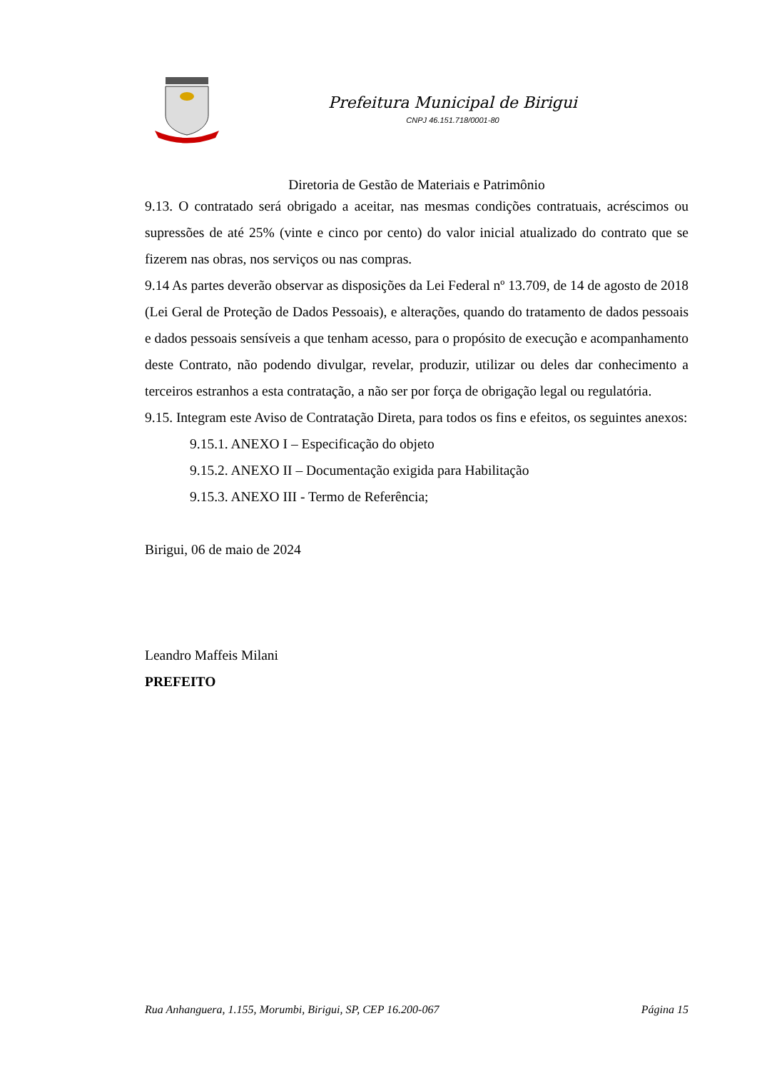Prefeitura Municipal de Birigui
CNPJ 46.151.718/0001-80
Diretoria de Gestão de Materiais e Patrimônio
9.13. O contratado será obrigado a aceitar, nas mesmas condições contratuais, acréscimos ou supressões de até 25% (vinte e cinco por cento) do valor inicial atualizado do contrato que se fizerem nas obras, nos serviços ou nas compras.
9.14 As partes deverão observar as disposições da Lei Federal nº 13.709, de 14 de agosto de 2018 (Lei Geral de Proteção de Dados Pessoais), e alterações, quando do tratamento de dados pessoais e dados pessoais sensíveis a que tenham acesso, para o propósito de execução e acompanhamento deste Contrato, não podendo divulgar, revelar, produzir, utilizar ou deles dar conhecimento a terceiros estranhos a esta contratação, a não ser por força de obrigação legal ou regulatória.
9.15. Integram este Aviso de Contratação Direta, para todos os fins e efeitos, os seguintes anexos:
9.15.1. ANEXO I – Especificação do objeto
9.15.2. ANEXO II – Documentação exigida para Habilitação
9.15.3. ANEXO III - Termo de Referência;
Birigui, 06 de maio de 2024
Leandro Maffeis Milani
PREFEITO
Rua Anhanguera, 1.155, Morumbi, Birigui, SP, CEP 16.200-067 Página 15